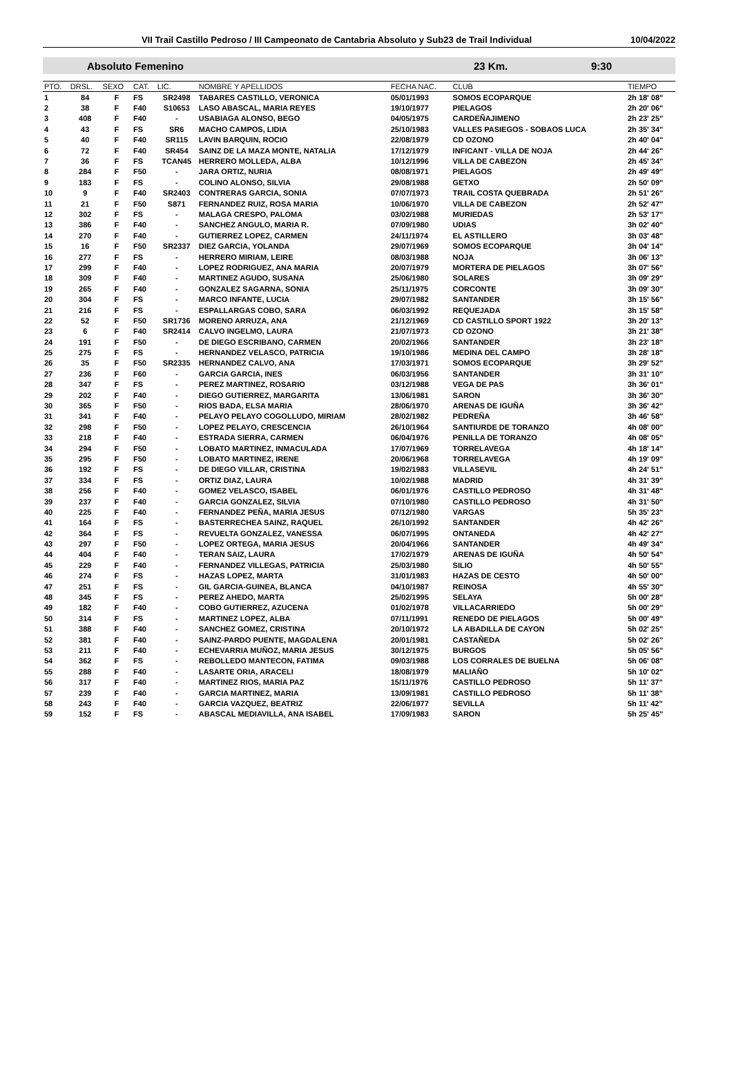VII Trail Castillo Pedroso / III Campeonato de Cantabria Absoluto y Sub23 de Trail Individual
10/04/2022
Absoluto Femenino 23 Km. 9:30
| PTO. | DRSL. | SEXO | CAT. | LIC. | NOMBRE Y APELLIDOS | FECHA NAC. | CLUB | TIEMPO |
| --- | --- | --- | --- | --- | --- | --- | --- | --- |
| 1 | 84 | F | FS | SR2498 | TABARES CASTILLO, VERONICA | 05/01/1993 | SOMOS ECOPARQUE | 2h 18' 08" |
| 2 | 38 | F | F40 | S10653 | LASO ABASCAL, MARIA REYES | 19/10/1977 | PIELAGOS | 2h 20' 06" |
| 3 | 408 | F | F40 | - | USABIAGA ALONSO, BEGO | 04/05/1975 | CARDEÑAJIMENO | 2h 23' 25" |
| 4 | 43 | F | FS | SR6 | MACHO CAMPOS, LIDIA | 25/10/1983 | VALLES PASIEGOS - SOBAOS LUCA | 2h 35' 34" |
| 5 | 40 | F | F40 | SR115 | LAVIN BARQUIN, ROCIO | 22/08/1979 | CD OZONO | 2h 40' 04" |
| 6 | 72 | F | F40 | SR454 | SAINZ DE LA MAZA MONTE, NATALIA | 17/12/1979 | INFICANT - VILLA DE NOJA | 2h 44' 26" |
| 7 | 36 | F | FS | TCAN45 | HERRERO MOLLEDA, ALBA | 10/12/1996 | VILLA DE CABEZON | 2h 45' 34" |
| 8 | 284 | F | F50 | - | JARA ORTIZ, NURIA | 08/08/1971 | PIELAGOS | 2h 49' 49" |
| 9 | 183 | F | FS | - | COLINO ALONSO, SILVIA | 29/08/1988 | GETXO | 2h 50' 09" |
| 10 | 9 | F | F40 | SR2403 | CONTRERAS GARCIA, SONIA | 07/07/1973 | TRAIL COSTA QUEBRADA | 2h 51' 26" |
| 11 | 21 | F | F50 | S871 | FERNANDEZ RUIZ, ROSA MARIA | 10/06/1970 | VILLA DE CABEZON | 2h 52' 47" |
| 12 | 302 | F | FS | - | MALAGA CRESPO, PALOMA | 03/02/1988 | MURIEDAS | 2h 53' 17" |
| 13 | 386 | F | F40 | - | SANCHEZ ANGULO, MARIA R. | 07/09/1980 | UDIAS | 3h 02' 40" |
| 14 | 270 | F | F40 | - | GUTIERREZ LOPEZ, CARMEN | 24/11/1974 | EL ASTILLERO | 3h 03' 48" |
| 15 | 16 | F | F50 | SR2337 | DIEZ GARCIA, YOLANDA | 29/07/1969 | SOMOS ECOPARQUE | 3h 04' 14" |
| 16 | 277 | F | FS | - | HERRERO MIRIAM, LEIRE | 08/03/1988 | NOJA | 3h 06' 13" |
| 17 | 299 | F | F40 | - | LOPEZ RODRIGUEZ, ANA MARIA | 20/07/1979 | MORTERA DE PIELAGOS | 3h 07' 56" |
| 18 | 309 | F | F40 | - | MARTINEZ AGUDO, SUSANA | 25/06/1980 | SOLARES | 3h 09' 29" |
| 19 | 265 | F | F40 | - | GONZALEZ SAGARNA, SONIA | 25/11/1975 | CORCONTE | 3h 09' 30" |
| 20 | 304 | F | FS | - | MARCO INFANTE, LUCIA | 29/07/1982 | SANTANDER | 3h 15' 56" |
| 21 | 216 | F | FS | - | ESPALLARGAS COBO, SARA | 06/03/1992 | REQUEJADA | 3h 15' 58" |
| 22 | 52 | F | F50 | SR1736 | MORENO ARRUZA, ANA | 21/12/1969 | CD CASTILLO SPORT 1922 | 3h 20' 13" |
| 23 | 6 | F | F40 | SR2414 | CALVO INGELMO, LAURA | 21/07/1973 | CD OZONO | 3h 21' 38" |
| 24 | 191 | F | F50 | - | DE DIEGO ESCRIBANO, CARMEN | 20/02/1966 | SANTANDER | 3h 23' 18" |
| 25 | 275 | F | FS | - | HERNANDEZ VELASCO, PATRICIA | 19/10/1986 | MEDINA DEL CAMPO | 3h 28' 18" |
| 26 | 35 | F | F50 | SR2335 | HERNANDEZ CALVO, ANA | 17/03/1971 | SOMOS ECOPARQUE | 3h 29' 52" |
| 27 | 236 | F | F60 | - | GARCIA GARCIA, INES | 06/03/1956 | SANTANDER | 3h 31' 10" |
| 28 | 347 | F | FS | - | PEREZ MARTINEZ, ROSARIO | 03/12/1988 | VEGA DE PAS | 3h 36' 01" |
| 29 | 202 | F | F40 | - | DIEGO GUTIERREZ, MARGARITA | 13/06/1981 | SARON | 3h 36' 30" |
| 30 | 365 | F | F50 | - | RIOS BADA, ELSA MARIA | 28/06/1970 | ARENAS DE IGUÑA | 3h 36' 42" |
| 31 | 341 | F | F40 | - | PELAYO PELAYO COGOLLUDO, MIRIAM | 28/02/1982 | PEDREÑA | 3h 46' 58" |
| 32 | 298 | F | F50 | - | LOPEZ PELAYO, CRESCENCIA | 26/10/1964 | SANTIURDE DE TORANZO | 4h 08' 00" |
| 33 | 218 | F | F40 | - | ESTRADA SIERRA, CARMEN | 06/04/1976 | PENILLA DE TORANZO | 4h 08' 05" |
| 34 | 294 | F | F50 | - | LOBATO MARTINEZ, INMACULADA | 17/07/1969 | TORRELAVEGA | 4h 18' 14" |
| 35 | 295 | F | F50 | - | LOBATO MARTINEZ, IRENE | 20/06/1968 | TORRELAVEGA | 4h 19' 09" |
| 36 | 192 | F | FS | - | DE DIEGO VILLAR, CRISTINA | 19/02/1983 | VILLASEVIL | 4h 24' 51" |
| 37 | 334 | F | FS | - | ORTIZ DIAZ, LAURA | 10/02/1988 | MADRID | 4h 31' 39" |
| 38 | 256 | F | F40 | - | GOMEZ VELASCO, ISABEL | 06/01/1976 | CASTILLO PEDROSO | 4h 31' 48" |
| 39 | 237 | F | F40 | - | GARCIA GONZALEZ, SILVIA | 07/10/1980 | CASTILLO PEDROSO | 4h 31' 50" |
| 40 | 225 | F | F40 | - | FERNANDEZ PEÑA, MARIA JESUS | 07/12/1980 | VARGAS | 5h 35' 23" |
| 41 | 164 | F | FS | - | BASTERRECHEA SAINZ, RAQUEL | 26/10/1992 | SANTANDER | 4h 42' 26" |
| 42 | 364 | F | FS | - | REVUELTA GONZALEZ, VANESSA | 06/07/1995 | ONTANEDA | 4h 42' 27" |
| 43 | 297 | F | F50 | - | LOPEZ ORTEGA, MARIA JESUS | 20/04/1966 | SANTANDER | 4h 49' 34" |
| 44 | 404 | F | F40 | - | TERAN SAIZ, LAURA | 17/02/1979 | ARENAS DE IGUÑA | 4h 50' 54" |
| 45 | 229 | F | F40 | - | FERNANDEZ VILLEGAS, PATRICIA | 25/03/1980 | SILIO | 4h 50' 55" |
| 46 | 274 | F | FS | - | HAZAS LOPEZ, MARTA | 31/01/1983 | HAZAS DE CESTO | 4h 50' 00" |
| 47 | 251 | F | FS | - | GIL GARCIA-GUINEA, BLANCA | 04/10/1987 | REINOSA | 4h 55' 30" |
| 48 | 345 | F | FS | - | PEREZ AHEDO, MARTA | 25/02/1995 | SELAYA | 5h 00' 28" |
| 49 | 182 | F | F40 | - | COBO GUTIERREZ, AZUCENA | 01/02/1978 | VILLACARRIEDO | 5h 00' 29" |
| 50 | 314 | F | FS | - | MARTINEZ LOPEZ, ALBA | 07/11/1991 | RENEDO DE PIELAGOS | 5h 00' 49" |
| 51 | 388 | F | F40 | - | SANCHEZ GOMEZ, CRISTINA | 20/10/1972 | LA ABADILLA DE CAYON | 5h 02' 25" |
| 52 | 381 | F | F40 | - | SAINZ-PARDO PUENTE, MAGDALENA | 20/01/1981 | CASTAÑEDA | 5h 02' 26" |
| 53 | 211 | F | F40 | - | ECHEVARRIA MUÑOZ, MARIA JESUS | 30/12/1975 | BURGOS | 5h 05' 56" |
| 54 | 362 | F | FS | - | REBOLLEDO MANTECON, FATIMA | 09/03/1988 | LOS CORRALES DE BUELNA | 5h 06' 08" |
| 55 | 288 | F | F40 | - | LASARTE ORIA, ARACELI | 18/08/1979 | MALIAÑO | 5h 10' 02" |
| 56 | 317 | F | F40 | - | MARTINEZ RIOS, MARIA PAZ | 15/11/1976 | CASTILLO PEDROSO | 5h 11' 37" |
| 57 | 239 | F | F40 | - | GARCIA MARTINEZ, MARIA | 13/09/1981 | CASTILLO PEDROSO | 5h 11' 38" |
| 58 | 243 | F | F40 | - | GARCIA VAZQUEZ, BEATRIZ | 22/06/1977 | SEVILLA | 5h 11' 42" |
| 59 | 152 | F | FS | - | ABASCAL MEDIAVILLA, ANA ISABEL | 17/09/1983 | SARON | 5h 25' 45" |